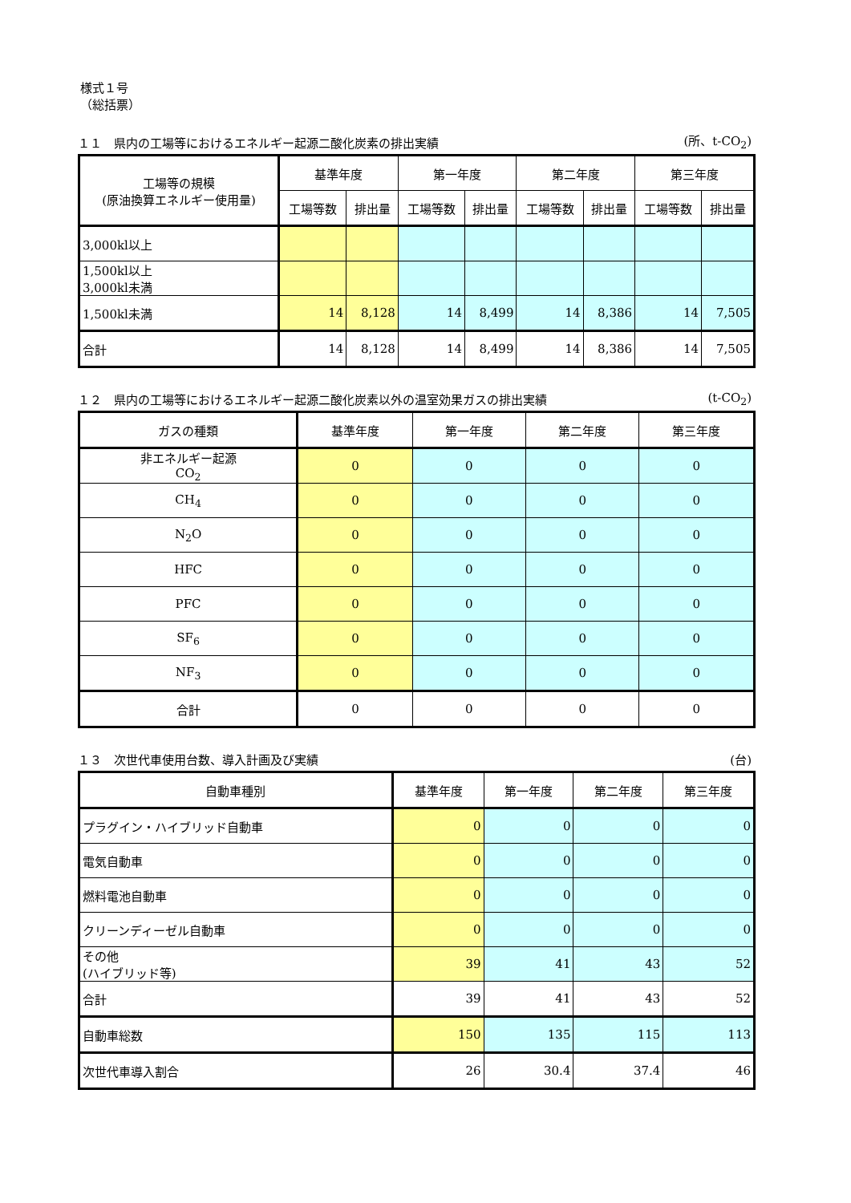様式１号
（総括票）
１１　県内の工場等におけるエネルギー起源二酸化炭素の排出実績 (所、t-CO<sub>2</sub>)
| 工場等の規模 (原油換算エネルギー使用量) | 基準年度 | | 第一年度 | | 第二年度 | | 第三年度 | |
| --- | --- | --- | --- | --- | --- | --- | --- | --- |
| | 工場等数 | 排出量 | 工場等数 | 排出量 | 工場等数 | 排出量 | 工場等数 | 排出量 |
| 3,000kl以上 | | | | | | | | |
| 1,500kl以上 3,000kl未満 | | | | | | | | |
| 1,500kl未満 | 14 | 8,128 | 14 | 8,499 | 14 | 8,386 | 14 | 7,505 |
| 合計 | 14 | 8,128 | 14 | 8,499 | 14 | 8,386 | 14 | 7,505 |
１２　県内の工場等におけるエネルギー起源二酸化炭素以外の温室効果ガスの排出実績 (t-CO<sub>2</sub>)
| ガスの種類 | 基準年度 | 第一年度 | 第二年度 | 第三年度 |
| --- | --- | --- | --- | --- |
| 非エネルギー起源 CO<sub>2</sub> | 0 | 0 | 0 | 0 |
| CH<sub>4</sub> | 0 | 0 | 0 | 0 |
| N<sub>2</sub>O | 0 | 0 | 0 | 0 |
| HFC | 0 | 0 | 0 | 0 |
| PFC | 0 | 0 | 0 | 0 |
| SF<sub>6</sub> | 0 | 0 | 0 | 0 |
| NF<sub>3</sub> | 0 | 0 | 0 | 0 |
| 合計 | 0 | 0 | 0 | 0 |
１３　次世代車使用台数、導入計画及び実績 (台)
| 自動車種別 | 基準年度 | 第一年度 | 第二年度 | 第三年度 |
| --- | --- | --- | --- | --- |
| プラグイン・ハイブリッド自動車 | 0 | 0 | 0 | 0 |
| 電気自動車 | 0 | 0 | 0 | 0 |
| 燃料電池自動車 | 0 | 0 | 0 | 0 |
| クリーンディーゼル自動車 | 0 | 0 | 0 | 0 |
| その他 (ハイブリッド等) | 39 | 41 | 43 | 52 |
| 合計 | 39 | 41 | 43 | 52 |
| 自動車総数 | 150 | 135 | 115 | 113 |
| 次世代車導入割合 | 26 | 30.4 | 37.4 | 46 |